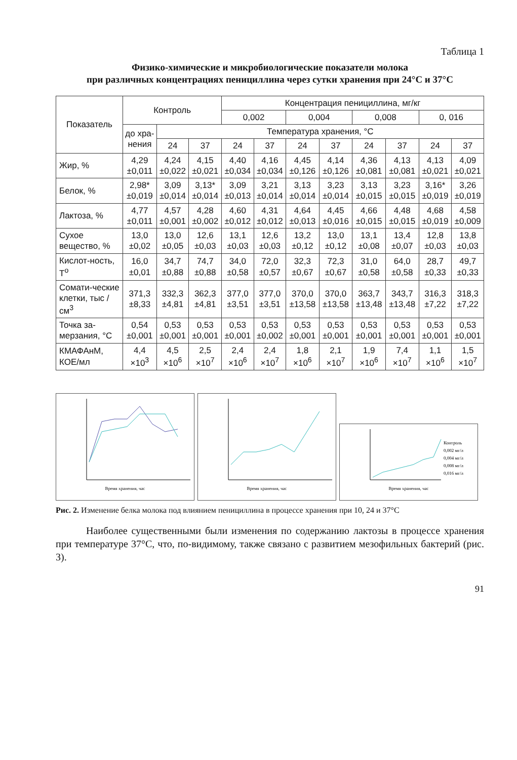Таблица 1
Физико-химические и микробиологические показатели молока
при различных концентрациях пенициллина через сутки хранения при 24°С и 37°С
| Показатель | Контроль | | | Концентрация пенициллина, мг/кг | | | | | | | |
| --- | --- | --- | --- | --- | --- | --- | --- | --- | --- | --- | --- |
| | | | | 0,002 | | 0,004 | | 0,008 | | 0, 016 | |
| | до хра-нения | Температура хранения, °С | | | | | | | | | |
| | | 24 | 37 | 24 | 37 | 24 | 37 | 24 | 37 | 24 | 37 |
| Жир, % | 4,29 ±0,011 | 4,24 ±0,022 | 4,15 ±0,021 | 4,40 ±0,034 | 4,16 ±0,034 | 4,45 ±0,126 | 4,14 ±0,126 | 4,36 ±0,081 | 4,13 ±0,081 | 4,13 ±0,021 | 4,09 ±0,021 |
| Белок, % | 2,98* ±0,019 | 3,09 ±0,014 | 3,13* ±0,014 | 3,09 ±0,013 | 3,21 ±0,014 | 3,13 ±0,014 | 3,23 ±0,014 | 3,13 ±0,015 | 3,23 ±0,015 | 3,16* ±0,019 | 3,26 ±0,019 |
| Лактоза, % | 4,77 ±0,011 | 4,57 ±0,001 | 4,28 ±0,002 | 4,60 ±0,012 | 4,31 ±0,012 | 4,64 ±0,013 | 4,45 ±0,016 | 4,66 ±0,015 | 4,48 ±0,015 | 4,68 ±0,019 | 4,58 ±0,009 |
| Сухое вещество, % | 13,0 ±0,02 | 13,0 ±0,05 | 12,6 ±0,03 | 13,1 ±0,03 | 12,6 ±0,03 | 13,2 ±0,12 | 13,0 ±0,12 | 13,1 ±0,08 | 13,4 ±0,07 | 12,8 ±0,03 | 13,8 ±0,03 |
| Кислот-ность, Т<sup>о</sup> | 16,0 ±0,01 | 34,7 ±0,88 | 74,7 ±0,88 | 34,0 ±0,58 | 72,0 ±0,57 | 32,3 ±0,67 | 72,3 ±0,67 | 31,0 ±0,58 | 64,0 ±0,58 | 28,7 ±0,33 | 49,7 ±0,33 |
| Сомати-ческие клетки, тыс /см<sup>3</sup> | 371,3 ±8,33 | 332,3 ±4,81 | 362,3 ±4,81 | 377,0 ±3,51 | 377,0 ±3,51 | 370,0 ±13,58 | 370,0 ±13,58 | 363,7 ±13,48 | 343,7 ±13,48 | 316,3 ±7,22 | 318,3 ±7,22 |
| Точка за-мерзания, °С | 0,54 ±0,001 | 0,53 ±0,001 | 0,53 ±0,001 | 0,53 ±0,001 | 0,53 ±0,002 | 0,53 ±0,001 | 0,53 ±0,001 | 0,53 ±0,001 | 0,53 ±0,001 | 0,53 ±0,001 | 0,53 ±0,001 |
| КМАФАнМ, КОЕ/мл | 4,4 ×10<sup>3</sup> | 4,5 ×10<sup>6</sup> | 2,5 ×10<sup>7</sup> | 2,4 ×10<sup>6</sup> | 2,4 ×10<sup>7</sup> | 1,8 ×10<sup>6</sup> | 2,1 ×10<sup>7</sup> | 1,9 ×10<sup>6</sup> | 7,4 ×10<sup>7</sup> | 1,1 ×10<sup>6</sup> | 1,5 ×10<sup>7</sup> |
Время хранения, час
Время хранения, час
Контроль
0,002 мг/л
0,004 мг/л
0,008 мг/л
0,016 мг/л
Время хранения, час
Рис. 2. Изменение белка молока под влиянием пенициллина в процессе хранения при 10, 24 и 37°С
Наиболее существенными были изменения по содержанию лактозы в процессе хранения при температуре 37°С, что, по-видимому, также связано с развитием мезофильных бактерий (рис. 3).
91